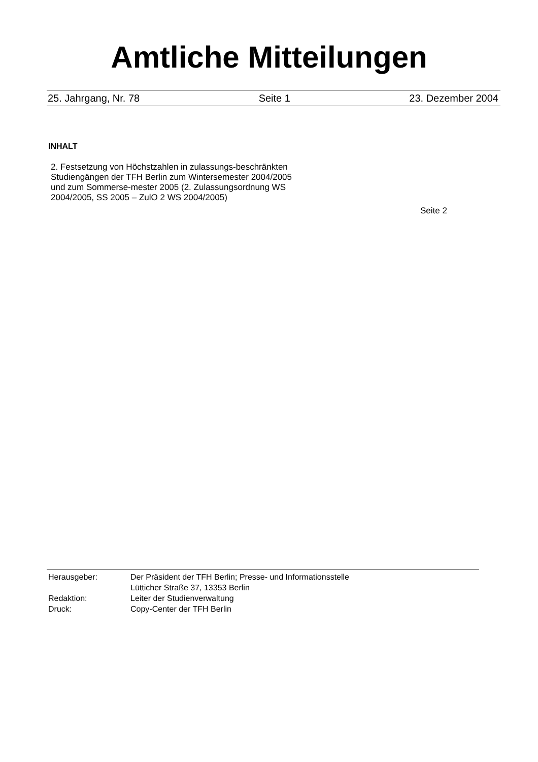Amtliche Mitteilungen
25. Jahrgang, Nr. 78 Seite 1 23. Dezember 2004
INHALT
2. Festsetzung von Höchstzahlen in zulassungs-beschränkten Studiengängen der TFH Berlin zum Wintersemester 2004/2005 und zum Sommerse-mester 2005 (2. Zulassungsordnung WS 2004/2005, SS 2005 – ZulO 2 WS 2004/2005)
Seite 2
Herausgeber: Der Präsident der TFH Berlin; Presse- und Informationsstelle
Lütticher Straße 37, 13353 Berlin
Redaktion: Leiter der Studienverwaltung
Druck: Copy-Center der TFH Berlin